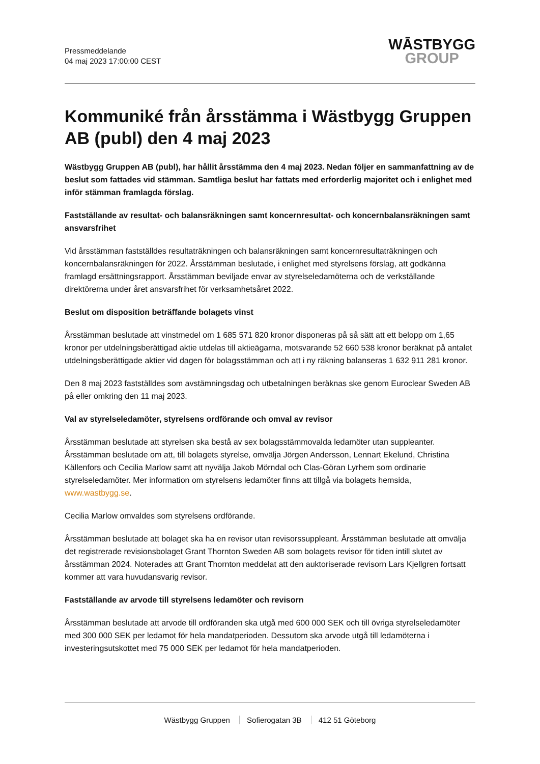Pressmeddelande
04 maj 2023 17:00:00 CEST
WĀSTBYGG
GROUP
Kommuniké från årsstämma i Wästbygg Gruppen AB (publ) den 4 maj 2023
Wästbygg Gruppen AB (publ), har hållit årsstämma den 4 maj 2023. Nedan följer en sammanfattning av de beslut som fattades vid stämman. Samtliga beslut har fattats med erforderlig majoritet och i enlighet med inför stämman framlagda förslag.
Fastställande av resultat- och balansräkningen samt koncernresultat- och koncernbalansräkningen samt ansvarsfrihet
Vid årsstämman fastställdes resultaträkningen och balansräkningen samt koncernresultaträkningen och koncernbalansräkningen för 2022. Årsstämman beslutade, i enlighet med styrelsens förslag, att godkänna framlagd ersättningsrapport. Årsstämman beviljade envar av styrelseledamöterna och de verkställande direktörerna under året ansvarsfrihet för verksamhetsåret 2022.
Beslut om disposition beträffande bolagets vinst
Årsstämman beslutade att vinstmedel om 1 685 571 820 kronor disponeras på så sätt att ett belopp om 1,65 kronor per utdelningsberättigad aktie utdelas till aktieägarna, motsvarande 52 660 538 kronor beräknat på antalet utdelningsberättigade aktier vid dagen för bolagsstämman och att i ny räkning balanseras 1 632 911 281 kronor.
Den 8 maj 2023 fastställdes som avstämningsdag och utbetalningen beräknas ske genom Euroclear Sweden AB på eller omkring den 11 maj 2023.
Val av styrelseledamöter, styrelsens ordförande och omval av revisor
Årsstämman beslutade att styrelsen ska bestå av sex bolagsstämmovalda ledamöter utan suppleanter. Årsstämman beslutade om att, till bolagets styrelse, omvälja Jörgen Andersson, Lennart Ekelund, Christina Källenfors och Cecilia Marlow samt att nyvälja Jakob Mörndal och Clas-Göran Lyrhem som ordinarie styrelseledamöter. Mer information om styrelsens ledamöter finns att tillgå via bolagets hemsida, www.wastbygg.se.
Cecilia Marlow omvaldes som styrelsens ordförande.
Årsstämman beslutade att bolaget ska ha en revisor utan revisorssuppleant. Årsstämman beslutade att omvälja det registrerade revisionsbolaget Grant Thornton Sweden AB som bolagets revisor för tiden intill slutet av årsstämman 2024. Noterades att Grant Thornton meddelat att den auktoriserade revisorn Lars Kjellgren fortsatt kommer att vara huvudansvarig revisor.
Fastställande av arvode till styrelsens ledamöter och revisorn
Årsstämman beslutade att arvode till ordföranden ska utgå med 600 000 SEK och till övriga styrelseledamöter med 300 000 SEK per ledamot för hela mandatperioden. Dessutom ska arvode utgå till ledamöterna i investeringsutskottet med 75 000 SEK per ledamot för hela mandatperioden.
Wästbygg Gruppen Sofierogatan 3B 412 51 Göteborg